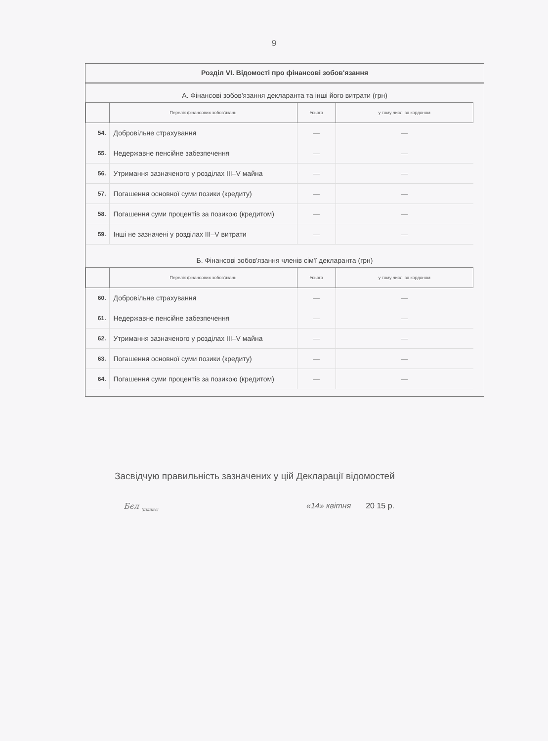9
Розділ VI. Відомості про фінансові зобов'язання
А. Фінансові зобов'язання декларанта та інші його витрати (грн)
| | Перелік фінансових зобов'язань | Усього | у тому числі за кордоном |
| --- | --- | --- | --- |
| 54. | Добровільне страхування | — | — |
| 55. | Недержавне пенсійне забезпечення | — | — |
| 56. | Утримання зазначеного у розділах III–V майна | — | — |
| 57. | Погашення основної суми позики (кредиту) | — | — |
| 58. | Погашення суми процентів за позикою (кредитом) | — | — |
| 59. | Інші не зазначені у розділах III–V витрати | — | — |
Б. Фінансові зобов'язання членів сім'ї декларанта (грн)
| | Перелік фінансових зобов'язань | Усього | у тому числі за кордоном |
| --- | --- | --- | --- |
| 60. | Добровільне страхування | — | — |
| 61. | Недержавне пенсійне забезпечення | — | — |
| 62. | Утримання зазначеного у розділах III–V майна | — | — |
| 63. | Погашення основної суми позики (кредиту) | — | — |
| 64. | Погашення суми процентів за позикою (кредитом) | — | — |
Засвідчую правильність зазначених у цій Декларації відомостей
Бєл <sub>(підпис)</sub> «14» квітня 20 15 р.